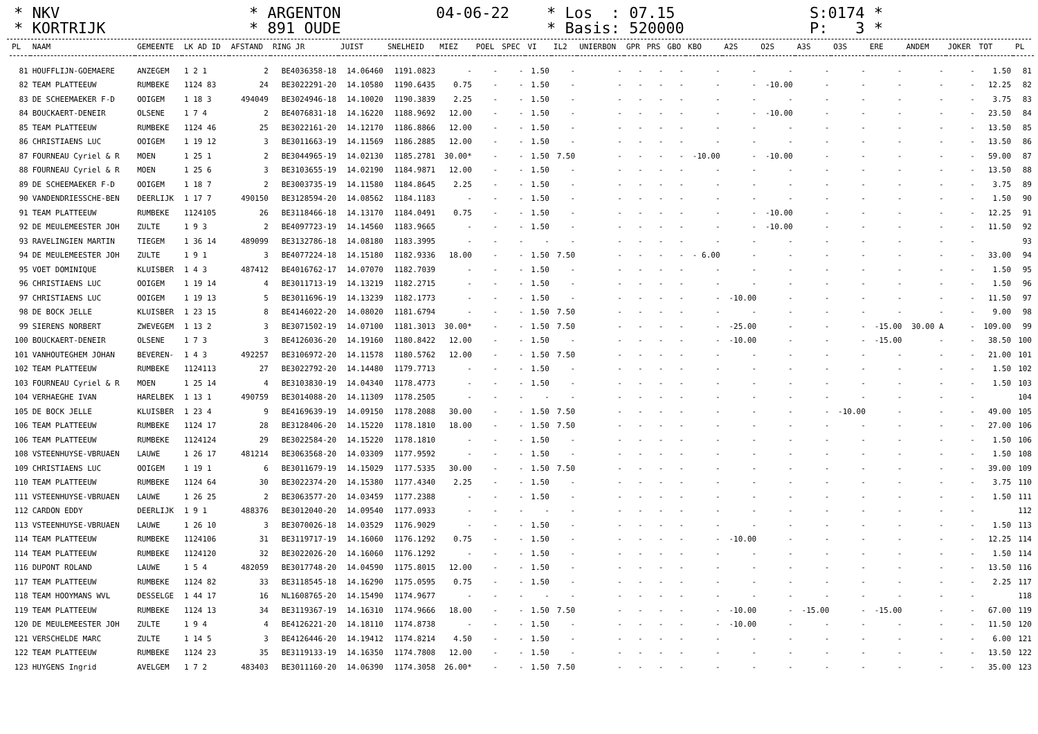* NKV * KORTRIJK
* ARGENTON * 891 OUDE
04-06-22
* Los : 07.15 * Basis: 520000
S:0174 * P: 3 *
| PL | NAAM | GEMEENTE | LK AD ID | AFSTAND | RING JR | JUIST | SNELHEID | MIEZ | POEL | SPEC | VI | IL2 | UNIERBON | GPR | PRS | GBO | KBO | A2S | O2S | A3S | O3S | ERE | ANDEM | JOKER | TOT | PL |
| --- | --- | --- | --- | --- | --- | --- | --- | --- | --- | --- | --- | --- | --- | --- | --- | --- | --- | --- | --- | --- | --- | --- | --- | --- | --- | --- |
| 81 | HOUFFLIJN-GOEMAERE | ANZEGEM | 1 2 1 | 2 | BE4036358-18 | 14.06460 | 1191.0823 | - | - | - | 1.50 | - | - | - | - | - | - | - | - | - | - | - | - | - | 1.50 | 81 |
| 82 | TEAM PLATTEEUW | RUMBEKE | 1124 83 | 24 | BE3022291-20 | 14.10580 | 1190.6435 | 0.75 | - | - | 1.50 | - | - | - | - | - | - | - | -10.00 | - | - | - | - | - | 12.25 | 82 |
| 83 | DE SCHEEMAEKER F-D | OOIGEM | 1 18 3 | 494049 | BE3024946-18 | 14.10020 | 1190.3839 | 2.25 | - | - | 1.50 | - | - | - | - | - | - | - | - | - | - | - | - | - | 3.75 | 83 |
| 84 | BOUCKAERT-DENEIR | OLSENE | 1 7 4 | 2 | BE4076831-18 | 14.16220 | 1188.9692 | 12.00 | - | - | 1.50 | - | - | - | - | - | - | - | -10.00 | - | - | - | - | - | 23.50 | 84 |
| 85 | TEAM PLATTEEUW | RUMBEKE | 1124 46 | 25 | BE3022161-20 | 14.12170 | 1186.8866 | 12.00 | - | - | 1.50 | - | - | - | - | - | - | - | - | - | - | - | - | - | 13.50 | 85 |
| 86 | CHRISTIAENS LUC | OOIGEM | 1 19 12 | 3 | BE3011663-19 | 14.11569 | 1186.2885 | 12.00 | - | - | 1.50 | - | - | - | - | - | - | - | - | - | - | - | - | - | 13.50 | 86 |
| 87 | FOURNEAU Cyriel & R | MOEN | 1 25 1 | 2 | BE3044965-19 | 14.02130 | 1185.2781 | 30.00* | - | - | 1.50 | 7.50 | - | - | - | - | -10.00 | - | -10.00 | - | - | - | - | - | 59.00 | 87 |
| 88 | FOURNEAU Cyriel & R | MOEN | 1 25 6 | 3 | BE3103655-19 | 14.02190 | 1184.9871 | 12.00 | - | - | 1.50 | - | - | - | - | - | - | - | - | - | - | - | - | - | 13.50 | 88 |
| 89 | DE SCHEEMAEKER F-D | OOIGEM | 1 18 7 | 2 | BE3003735-19 | 14.11580 | 1184.8645 | 2.25 | - | - | 1.50 | - | - | - | - | - | - | - | - | - | - | - | - | - | 3.75 | 89 |
| 90 | VANDENDRIESSCHE-BEN | DEERLIJK | 1 17 7 | 490150 | BE3128594-20 | 14.08562 | 1184.1183 | - | - | - | 1.50 | - | - | - | - | - | - | - | - | - | - | - | - | - | 1.50 | 90 |
| 91 | TEAM PLATTEEUW | RUMBEKE | 1124105 | 26 | BE3118466-18 | 14.13170 | 1184.0491 | 0.75 | - | - | 1.50 | - | - | - | - | - | - | - | -10.00 | - | - | - | - | - | 12.25 | 91 |
| 92 | DE MEULEMEESTER JOH | ZULTE | 1 9 3 | 2 | BE4097723-19 | 14.14560 | 1183.9665 | - | - | - | 1.50 | - | - | - | - | - | - | - | -10.00 | - | - | - | - | - | 11.50 | 92 |
| 93 | RAVELINGIEN MARTIN | TIEGEM | 1 36 14 | 489099 | BE3132786-18 | 14.08180 | 1183.3995 | - | - | - | - | - | - | - | - | - | - | - | - | - | - | - | - | - | | 93 |
| 94 | DE MEULEMEESTER JOH | ZULTE | 1 9 1 | 3 | BE4077224-18 | 14.15180 | 1182.9336 | 18.00 | - | - | 1.50 | 7.50 | - | - | - | - | - 6.00 | - | - | - | - | - | - | - | 33.00 | 94 |
| 95 | VOET DOMINIQUE | KLUISBER | 1 4 3 | 487412 | BE4016762-17 | 14.07070 | 1182.7039 | - | - | - | 1.50 | - | - | - | - | - | - | - | - | - | - | - | - | - | 1.50 | 95 |
| 96 | CHRISTIAENS LUC | OOIGEM | 1 19 14 | 4 | BE3011713-19 | 14.13219 | 1182.2715 | - | - | - | 1.50 | - | - | - | - | - | - | - | - | - | - | - | - | - | 1.50 | 96 |
| 97 | CHRISTIAENS LUC | OOIGEM | 1 19 13 | 5 | BE3011696-19 | 14.13239 | 1182.1773 | - | - | - | 1.50 | - | - | - | - | - | - | -10.00 | - | - | - | - | - | - | 11.50 | 97 |
| 98 | DE BOCK JELLE | KLUISBER | 1 23 15 | 8 | BE4146022-20 | 14.08020 | 1181.6794 | - | - | - | 1.50 | 7.50 | - | - | - | - | - | - | - | - | - | - | - | - | 9.00 | 98 |
| 99 | SIERENS NORBERT | ZWEVEGEM | 1 13 2 | 3 | BE3071502-19 | 14.07100 | 1181.3013 | 30.00* | - | - | 1.50 | 7.50 | - | - | - | - | - | -25.00 | - | - | - | -15.00 | 30.00 A | - | 109.00 | 99 |
| 100 | BOUCKAERT-DENEIR | OLSENE | 1 7 3 | 3 | BE4126036-20 | 14.19160 | 1180.8422 | 12.00 | - | - | 1.50 | - | - | - | - | - | - | -10.00 | - | - | - | -15.00 | - | - | 38.50 | 100 |
| 101 | VANHOUTEGHEM JOHAN | BEVEREN- | 1 4 3 | 492257 | BE3106972-20 | 14.11578 | 1180.5762 | 12.00 | - | - | 1.50 | 7.50 | - | - | - | - | - | - | - | - | - | - | - | - | 21.00 | 101 |
| 102 | TEAM PLATTEEUW | RUMBEKE | 1124113 | 27 | BE3022792-20 | 14.14480 | 1179.7713 | - | - | - | 1.50 | - | - | - | - | - | - | - | - | - | - | - | - | - | 1.50 | 102 |
| 103 | FOURNEAU Cyriel & R | MOEN | 1 25 14 | 4 | BE3103830-19 | 14.04340 | 1178.4773 | - | - | - | 1.50 | - | - | - | - | - | - | - | - | - | - | - | - | - | 1.50 | 103 |
| 104 | VERHAEGHE IVAN | HARELBEK | 1 13 1 | 490759 | BE3014088-20 | 14.11309 | 1178.2505 | - | - | - | - | - | - | - | - | - | - | - | - | - | - | - | - | - | | 104 |
| 105 | DE BOCK JELLE | KLUISBER | 1 23 4 | 9 | BE4169639-19 | 14.09150 | 1178.2088 | 30.00 | - | - | 1.50 | 7.50 | - | - | - | - | - | - | - | - | -10.00 | - | - | - | 49.00 | 105 |
| 106 | TEAM PLATTEEUW | RUMBEKE | 1124 17 | 28 | BE3128406-20 | 14.15220 | 1178.1810 | 18.00 | - | - | 1.50 | 7.50 | - | - | - | - | - | - | - | - | - | - | - | - | 27.00 | 106 |
| 106 | TEAM PLATTEEUW | RUMBEKE | 1124124 | 29 | BE3022584-20 | 14.15220 | 1178.1810 | - | - | - | 1.50 | - | - | - | - | - | - | - | - | - | - | - | - | - | 1.50 | 106 |
| 108 | VSTEENHUYSE-VBRUAEN | LAUWE | 1 26 17 | 481214 | BE3063568-20 | 14.03309 | 1177.9592 | - | - | - | 1.50 | - | - | - | - | - | - | - | - | - | - | - | - | - | 1.50 | 108 |
| 109 | CHRISTIAENS LUC | OOIGEM | 1 19 1 | 6 | BE3011679-19 | 14.15029 | 1177.5335 | 30.00 | - | - | 1.50 | 7.50 | - | - | - | - | - | - | - | - | - | - | - | - | 39.00 | 109 |
| 110 | TEAM PLATTEEUW | RUMBEKE | 1124 64 | 30 | BE3022374-20 | 14.15380 | 1177.4340 | 2.25 | - | - | 1.50 | - | - | - | - | - | - | - | - | - | - | - | - | - | 3.75 | 110 |
| 111 | VSTEENHUYSE-VBRUAEN | LAUWE | 1 26 25 | 2 | BE3063577-20 | 14.03459 | 1177.2388 | - | - | - | 1.50 | - | - | - | - | - | - | - | - | - | - | - | - | - | 1.50 | 111 |
| 112 | CARDON EDDY | DEERLIJK | 1 9 1 | 488376 | BE3012040-20 | 14.09540 | 1177.0933 | - | - | - | - | - | - | - | - | - | - | - | - | - | - | - | - | - | | 112 |
| 113 | VSTEENHUYSE-VBRUAEN | LAUWE | 1 26 10 | 3 | BE3070026-18 | 14.03529 | 1176.9029 | - | - | - | 1.50 | - | - | - | - | - | - | - | - | - | - | - | - | - | 1.50 | 113 |
| 114 | TEAM PLATTEEUW | RUMBEKE | 1124106 | 31 | BE3119717-19 | 14.16060 | 1176.1292 | 0.75 | - | - | 1.50 | - | - | - | - | - | - | -10.00 | - | - | - | - | - | - | 12.25 | 114 |
| 114 | TEAM PLATTEEUW | RUMBEKE | 1124120 | 32 | BE3022026-20 | 14.16060 | 1176.1292 | - | - | - | 1.50 | - | - | - | - | - | - | - | - | - | - | - | - | - | 1.50 | 114 |
| 116 | DUPONT ROLAND | LAUWE | 1 5 4 | 482059 | BE3017748-20 | 14.04590 | 1175.8015 | 12.00 | - | - | 1.50 | - | - | - | - | - | - | - | - | - | - | - | - | - | 13.50 | 116 |
| 117 | TEAM PLATTEEUW | RUMBEKE | 1124 82 | 33 | BE3118545-18 | 14.16290 | 1175.0595 | 0.75 | - | - | 1.50 | - | - | - | - | - | - | - | - | - | - | - | - | - | 2.25 | 117 |
| 118 | TEAM HOOYMANS WVL | DESSELGE | 1 44 17 | 16 | NL1608765-20 | 14.15490 | 1174.9677 | - | - | - | - | - | - | - | - | - | - | - | - | - | - | - | - | - | | 118 |
| 119 | TEAM PLATTEEUW | RUMBEKE | 1124 13 | 34 | BE3119367-19 | 14.16310 | 1174.9666 | 18.00 | - | - | 1.50 | 7.50 | - | - | - | - | - | -10.00 | - | -15.00 | - | -15.00 | - | - | 67.00 | 119 |
| 120 | DE MEULEMEESTER JOH | ZULTE | 1 9 4 | 4 | BE4126221-20 | 14.18110 | 1174.8738 | - | - | - | 1.50 | - | - | - | - | - | - | -10.00 | - | - | - | - | - | - | 11.50 | 120 |
| 121 | VERSCHELDE MARC | ZULTE | 1 14 5 | 3 | BE4126446-20 | 14.19412 | 1174.8214 | 4.50 | - | - | 1.50 | - | - | - | - | - | - | - | - | - | - | - | - | - | 6.00 | 121 |
| 122 | TEAM PLATTEEUW | RUMBEKE | 1124 23 | 35 | BE3119133-19 | 14.16350 | 1174.7808 | 12.00 | - | - | 1.50 | - | - | - | - | - | - | - | - | - | - | - | - | - | 13.50 | 122 |
| 123 | HUYGENS Ingrid | AVELGEM | 1 7 2 | 483403 | BE3011160-20 | 14.06390 | 1174.3058 | 26.00* | - | - | 1.50 | 7.50 | - | - | - | - | - | - | - | - | - | - | - | - | 35.00 | 123 |